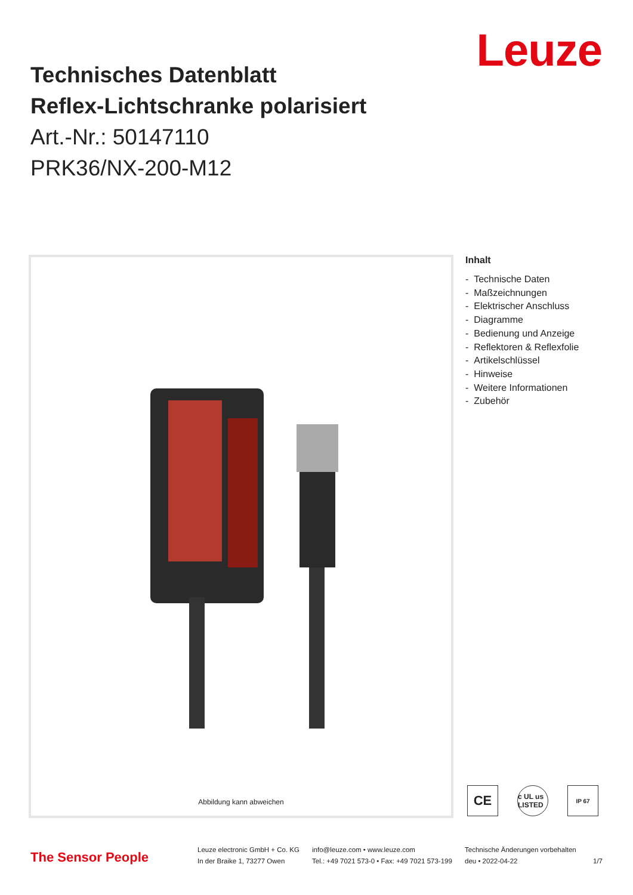Leuze
Technisches Datenblatt
Reflex-Lichtschranke polarisiert
Art.-Nr.: 50147110
PRK36/NX-200-M12
Abbildung kann abweichen
Inhalt
- Technische Daten
- Maßzeichnungen
- Elektrischer Anschluss
- Diagramme
- Bedienung und Anzeige
- Reflektoren & Reflexfolie
- Artikelschlüssel
- Hinweise
- Weitere Informationen
- Zubehör
CE
c UL us LISTED
IP 67
The Sensor People
Leuze electronic GmbH + Co. KG
In der Braike 1, 73277 Owen
info@leuze.com • www.leuze.com
Tel.: +49 7021 573-0 • Fax: +49 7021 573-199
Technische Änderungen vorbehalten
deu • 2022-04-22 1/7